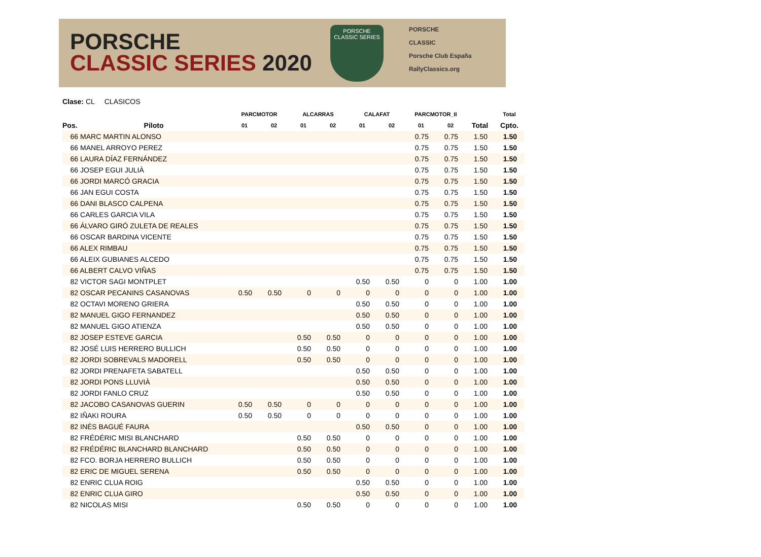PORSCHE
CLASSIC SERIES 2020
PORSCHE
CLASSIC SERIES
PORSCHE
CLASSIC
Porsche Club España
RallyClassics.org
Clase: CL CLASICOS
| | | PARCMOTOR | | ALCARRAS | | CALAFAT | | PARCMOTOR_II | | | Total |
| --- | --- | --- | --- | --- | --- | --- | --- | --- | --- | --- | --- |
| Pos. | Piloto | 01 | 02 | 01 | 02 | 01 | 02 | 01 | 02 | Total | Cpto. |
| 66 MARC MARTIN ALONSO | | | | | | | | 0.75 | 0.75 | 1.50 | 1.50 |
| 66 MANEL ARROYO PEREZ | | | | | | | | 0.75 | 0.75 | 1.50 | 1.50 |
| 66 LAURA DÍAZ FERNÁNDEZ | | | | | | | | 0.75 | 0.75 | 1.50 | 1.50 |
| 66 JOSEP EGUI JULIÀ | | | | | | | | 0.75 | 0.75 | 1.50 | 1.50 |
| 66 JORDI MARCÓ GRACIA | | | | | | | | 0.75 | 0.75 | 1.50 | 1.50 |
| 66 JAN EGUI COSTA | | | | | | | | 0.75 | 0.75 | 1.50 | 1.50 |
| 66 DANI BLASCO CALPENA | | | | | | | | 0.75 | 0.75 | 1.50 | 1.50 |
| 66 CARLES GARCIA VILA | | | | | | | | 0.75 | 0.75 | 1.50 | 1.50 |
| 66 ÁLVARO GIRÓ ZULETA DE REALES | | | | | | | | 0.75 | 0.75 | 1.50 | 1.50 |
| 66 OSCAR BARDINA VICENTE | | | | | | | | 0.75 | 0.75 | 1.50 | 1.50 |
| 66 ALEX RIMBAU | | | | | | | | 0.75 | 0.75 | 1.50 | 1.50 |
| 66 ALEIX GUBIANES ALCEDO | | | | | | | | 0.75 | 0.75 | 1.50 | 1.50 |
| 66 ALBERT CALVO VIÑAS | | | | | | | | 0.75 | 0.75 | 1.50 | 1.50 |
| 82 VICTOR SAGI MONTPLET | | | | | | 0.50 | 0.50 | 0 | 0 | 1.00 | 1.00 |
| 82 OSCAR PECANINS CASANOVAS | | 0.50 | 0.50 | 0 | 0 | 0 | 0 | 0 | 0 | 1.00 | 1.00 |
| 82 OCTAVI MORENO GRIERA | | | | | | 0.50 | 0.50 | 0 | 0 | 1.00 | 1.00 |
| 82 MANUEL GIGO FERNANDEZ | | | | | | 0.50 | 0.50 | 0 | 0 | 1.00 | 1.00 |
| 82 MANUEL GIGO ATIENZA | | | | | | 0.50 | 0.50 | 0 | 0 | 1.00 | 1.00 |
| 82 JOSEP ESTEVE GARCIA | | | | 0.50 | 0.50 | 0 | 0 | 0 | 0 | 1.00 | 1.00 |
| 82 JOSÉ LUIS HERRERO BULLICH | | | | 0.50 | 0.50 | 0 | 0 | 0 | 0 | 1.00 | 1.00 |
| 82 JORDI SOBREVALS MADORELL | | | | 0.50 | 0.50 | 0 | 0 | 0 | 0 | 1.00 | 1.00 |
| 82 JORDI PRENAFETA SABATELL | | | | | | 0.50 | 0.50 | 0 | 0 | 1.00 | 1.00 |
| 82 JORDI PONS LLUVIÀ | | | | | | 0.50 | 0.50 | 0 | 0 | 1.00 | 1.00 |
| 82 JORDI FANLO CRUZ | | | | | | 0.50 | 0.50 | 0 | 0 | 1.00 | 1.00 |
| 82 JACOBO CASANOVAS GUERIN | | 0.50 | 0.50 | 0 | 0 | 0 | 0 | 0 | 0 | 1.00 | 1.00 |
| 82 IÑAKI ROURA | | 0.50 | 0.50 | 0 | 0 | 0 | 0 | 0 | 0 | 1.00 | 1.00 |
| 82 INÉS BAGUÉ FAURA | | | | | | 0.50 | 0.50 | 0 | 0 | 1.00 | 1.00 |
| 82 FRÉDÉRIC MISI BLANCHARD | | | | 0.50 | 0.50 | 0 | 0 | 0 | 0 | 1.00 | 1.00 |
| 82 FRÉDÉRIC BLANCHARD BLANCHARD | | | | 0.50 | 0.50 | 0 | 0 | 0 | 0 | 1.00 | 1.00 |
| 82 FCO. BORJA HERRERO BULLICH | | | | 0.50 | 0.50 | 0 | 0 | 0 | 0 | 1.00 | 1.00 |
| 82 ERIC DE MIGUEL SERENA | | | | 0.50 | 0.50 | 0 | 0 | 0 | 0 | 1.00 | 1.00 |
| 82 ENRIC CLUA ROIG | | | | | | 0.50 | 0.50 | 0 | 0 | 1.00 | 1.00 |
| 82 ENRIC CLUA GIRO | | | | | | 0.50 | 0.50 | 0 | 0 | 1.00 | 1.00 |
| 82 NICOLAS MISI | | | | 0.50 | 0.50 | 0 | 0 | 0 | 0 | 1.00 | 1.00 |